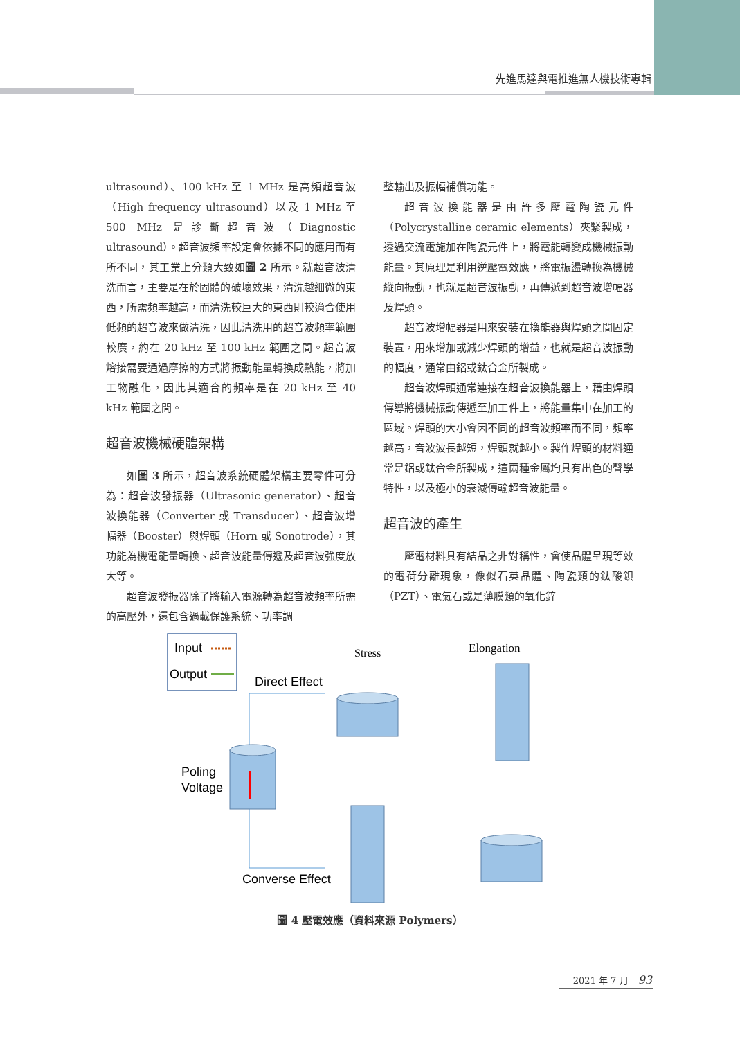先進馬達與電推進無人機技術專輯
ultrasound）、100 kHz 至 1 MHz 是高頻超音波（High frequency ultrasound）以及 1 MHz 至 500 MHz 是診斷超音波（Diagnostic ultrasound）。超音波頻率設定會依據不同的應用而有所不同，其工業上分類大致如圖 2 所示。就超音波清洗而言，主要是在於固體的破壞效果，清洗越細微的東西，所需頻率越高，而清洗較巨大的東西則較適合使用低頻的超音波來做清洗，因此清洗用的超音波頻率範圍較廣，約在 20 kHz 至 100 kHz 範圍之間。超音波熔接需要通過摩擦的方式將振動能量轉換成熱能，將加工物融化，因此其適合的頻率是在 20 kHz 至 40 kHz 範圍之間。
超音波機械硬體架構
如圖 3 所示，超音波系統硬體架構主要零件可分為：超音波發振器（Ultrasonic generator）、超音波換能器（Converter 或 Transducer）、超音波增幅器（Booster）與焊頭（Horn 或 Sonotrode），其功能為機電能量轉換、超音波能量傳遞及超音波強度放大等。
超音波發振器除了將輸入電源轉為超音波頻率所需的高壓外，還包含過載保護系統、功率調
整輸出及振幅補償功能。
超音波換能器是由許多壓電陶瓷元件（Polycrystalline ceramic elements）夾緊製成，透過交流電施加在陶瓷元件上，將電能轉變成機械振動能量。其原理是利用逆壓電效應，將電振盪轉換為機械縱向振動，也就是超音波振動，再傳遞到超音波增幅器及焊頭。
超音波增幅器是用來安裝在換能器與焊頭之間固定裝置，用來增加或減少焊頭的增益，也就是超音波振動的幅度，通常由鋁或鈦合金所製成。
超音波焊頭通常連接在超音波換能器上，藉由焊頭傳導將機械振動傳遞至加工件上，將能量集中在加工的區域。焊頭的大小會因不同的超音波頻率而不同，頻率越高，音波波長越短，焊頭就越小。製作焊頭的材料通常是鋁或鈦合金所製成，這兩種金屬均具有出色的聲學特性，以及極小的衰減傳輸超音波能量。
超音波的產生
壓電材料具有結晶之非對稱性，會使晶體呈現等效的電荷分離現象，像似石英晶體、陶瓷類的鈦酸鋇（PZT）、電氣石或是薄膜類的氧化鋅
Input
Output
Direct Effect
Stress
Elongation
Poling
Voltage
Converse Effect
圖 4 壓電效應（資料來源 Polymers）
2021 年 7 月 93